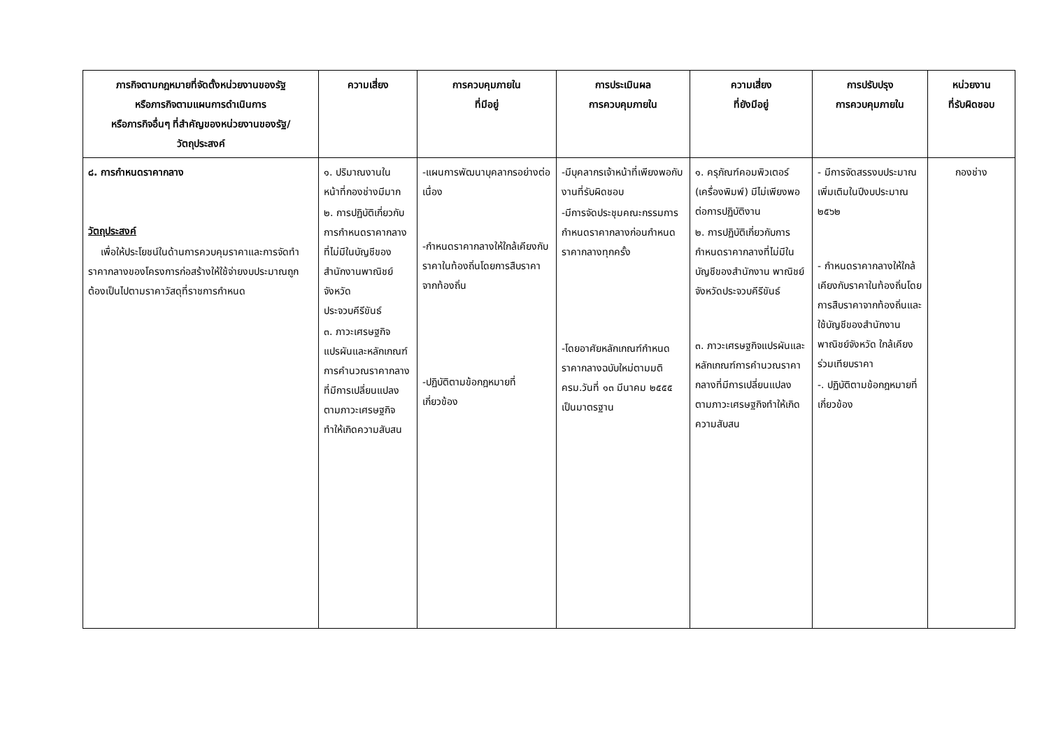| ภารกิจตามกฎหมายที่จัดตั้งหน่วยงานของรัฐ หรือภารกิจตามแผนการดำเนินการ หรือภารกิจอื่นๆ ที่สำคัญของหน่วยงานของรัฐ/ วัตถุประสงค์ | ความเสี่ยง | การควบคุมภายใน ที่มีอยู่ | การประเมินผล การควบคุมภายใน | ความเสี่ยง ที่ยังมีอยู่ | การปรับปรุง การควบคุมภายใน | หน่วยงาน ที่รับผิดชอบ |
| --- | --- | --- | --- | --- | --- | --- |
| ๘. การกำหนดราคากลาง วัตถุประสงค์ เพื่อให้ประโยชน์ในด้านการควบคุมราคาและการจัดทำราคากลางของโครงการก่อสร้างให้ใช้จ่ายงบประมาณถูกต้องเป็นไปตามราคาวัสดุที่ราชการกำหนด | ๑. ปริมาณงานในหน้าที่กองช่างมีมาก ๒. การปฏิบัติเกี่ยวกับการกำหนดราคากลางที่ไม่มีในบัญชีของสำนักงานพาณิชย์จังหวัด ประจวบคีรีขันธ์ ๓. ภาวะเศรษฐกิจแปรผันและหลักเกณฑ์การคำนวณราคากลางที่มีการเปลี่ยนแปลงตามภาวะเศรษฐกิจทำให้เกิดความสับสน | -แผนการพัฒนาบุคลากรอย่างต่อเนื่อง -กำหนดราคากลางให้ใกล้เคียงกับราคาในท้องถิ่นโดยการสืบราคาจากท้องถิ่น -ปฏิบัติตามข้อกฎหมายที่เกี่ยวข้อง | -มีบุคลากรเจ้าหน้าที่เพียงพอกับงานที่รับผิดชอบ -มีการจัดประชุมคณะกรรมการกำหนดราคากลางก่อนกำหนดราคากลางทุกครั้ง -โดยอาศัยหลักเกณฑ์กำหนดราคากลางฉบับใหม่ตามมติ ครม.วันที่ ๑๓ มีนาคม ๒๕๕๕ เป็นมาตรฐาน | ๑. ครุภัณฑ์คอมพิวเตอร์ (เครื่องพิมพ์) มีไม่เพียงพอต่อการปฏิบัติงาน ๒. การปฏิบัติเกี่ยวกับการกำหนดราคากลางที่ไม่มีในบัญชีของสำนักงาน พาณิชย์จังหวัดประจวบคีรีขันธ์ ๓. ภาวะเศรษฐกิจแปรผันและหลักเกณฑ์การคำนวณราคากลางที่มีการเปลี่ยนแปลงตามภาวะเศรษฐกิจทำให้เกิดความสับสน | - มีการจัดสรรงบประมาณเพิ่มเติมในปีงบประมาณ ๒๕๖๒ - กำหนดราคากลางให้ใกล้เคียงกับราคาในท้องถิ่นโดยการสืบราคาจากท้องถิ่นและใช้บัญชีของสำนักงานพาณิชย์จังหวัด ใกล้เคียงร่วมเทียบราคา -. ปฏิบัติตามข้อกฎหมายที่เกี่ยวข้อง | กองช่าง |